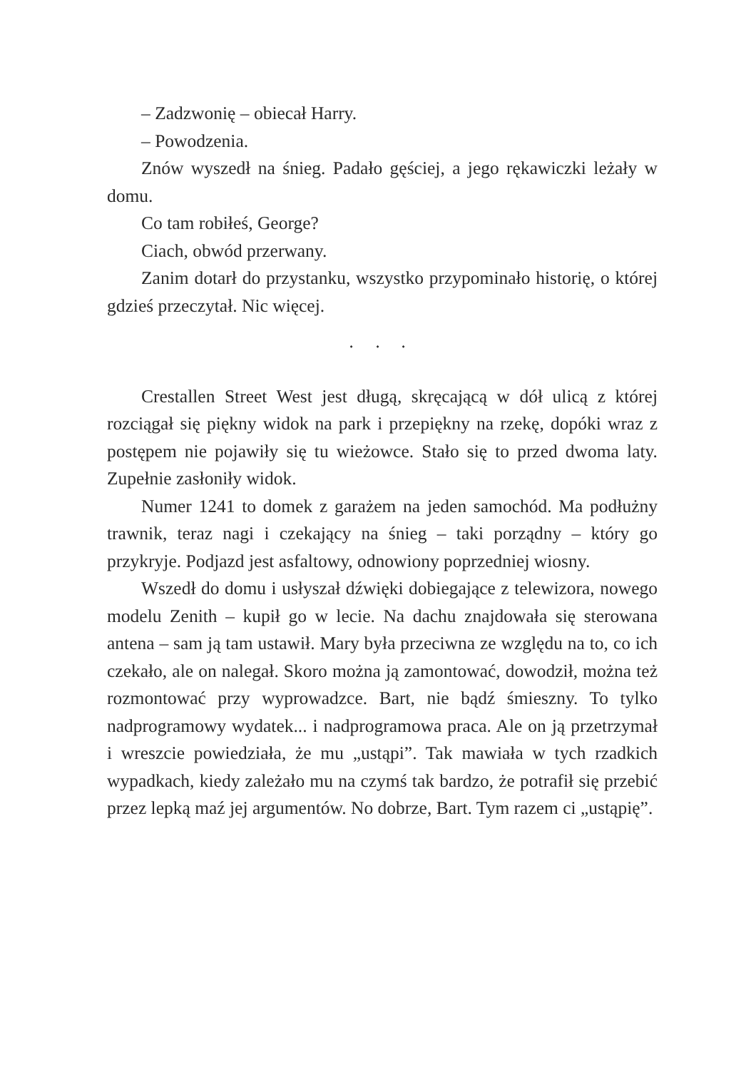– Zadzwonię – obiecał Harry.
– Powodzenia.
Znów wyszedł na śnieg. Padało gęściej, a jego rękawiczki leżały w domu.
Co tam robiłeś, George?
Ciach, obwód przerwany.
Zanim dotarł do przystanku, wszystko przypominało historię, o której gdzieś przeczytał. Nic więcej.
⬩ ⬩ ⬩
Crestallen Street West jest długą, skręcającą w dół ulicą z której rozciągał się piękny widok na park i przepiękny na rzekę, dopóki wraz z postępem nie pojawiły się tu wieżowce. Stało się to przed dwoma laty. Zupełnie zasłoniły widok.
Numer 1241 to domek z garażem na jeden samochód. Ma podłużny trawnik, teraz nagi i czekający na śnieg – taki porządny – który go przykryje. Podjazd jest asfaltowy, odnowiony poprzedniej wiosny.
Wszedł do domu i usłyszał dźwięki dobiegające z telewizora, nowego modelu Zenith – kupił go w lecie. Na dachu znajdowała się sterowana antena – sam ją tam ustawił. Mary była przeciwna ze względu na to, co ich czekało, ale on nalegał. Skoro można ją zamontować, dowodził, można też rozmontować przy wyprowadzce. Bart, nie bądź śmieszny. To tylko nadprogramowy wydatek... i nadprogramowa praca. Ale on ją przetrzymał i wreszcie powiedziała, że mu „ustąpi”. Tak mawiała w tych rzadkich wypadkach, kiedy zależało mu na czymś tak bardzo, że potrafił się przebić przez lepką maź jej argumentów. No dobrze, Bart. Tym razem ci „ustąpię”.